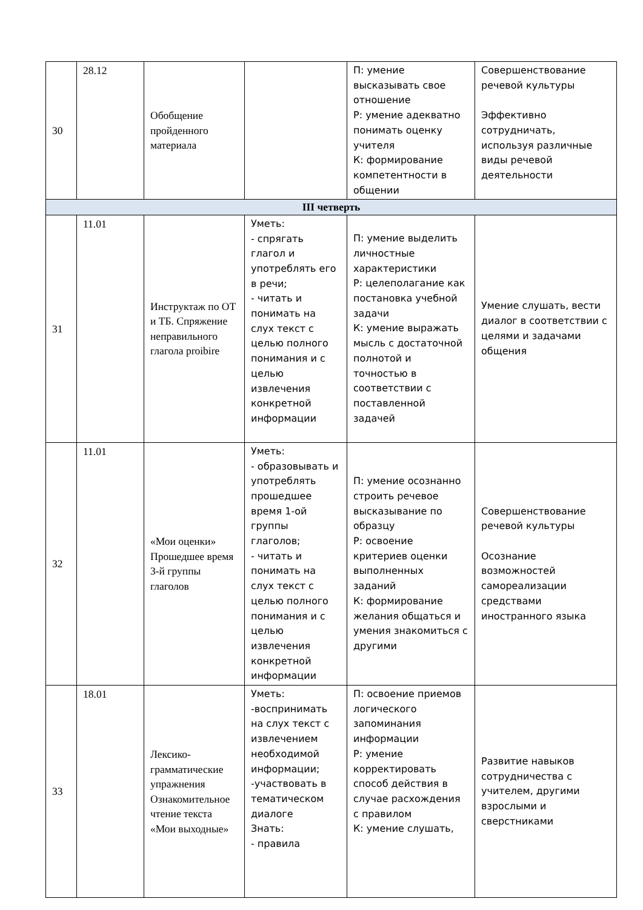| 30 | 28.12 | Обобщение пройденного материала | | П: умение высказывать свое отношение Р: умение адекватно понимать оценку учителя К: формирование компетентности в общении | Совершенствование речевой культуры Эффективно сотрудничать, используя различные виды речевой деятельности |
| III четверть | | | | | |
| 31 | 11.01 | Инструктаж по ОТ и ТБ. Спряжение неправильного глагола proibire | Уметь: - спрягать глагол и употреблять его в речи; - читать и понимать на слух текст с целью полного понимания и с целью извлечения конкретной информации | П: умение выделить личностные характеристики Р: целеполагание как постановка учебной задачи К: умение выражать мысль с достаточной полнотой и точностью в соответствии с поставленной задачей | Умение слушать, вести диалог в соответствии с целями и задачами общения |
| 32 | 11.01 | «Мои оценки» Прошедшее время 3-й группы глаголов | Уметь: - образовывать и употреблять прошедшее время 1-ой группы глаголов; - читать и понимать на слух текст с целью полного понимания и с целью извлечения конкретной информации | П: умение осознанно строить речевое высказывание по образцу Р: освоение критериев оценки выполненных заданий К: формирование желания общаться и умения знакомиться с другими | Совершенствование речевой культуры Осознание возможностей самореализации средствами иностранного языка |
| 33 | 18.01 | Лексико-грамматические упражнения Ознакомительное чтение текста «Мои выходные» | Уметь: -воспринимать на слух текст с извлечением необходимой информации; -участвовать в тематическом диалоге Знать: - правила | П: освоение приемов логического запоминания информации Р: умение корректировать способ действия в случае расхождения с правилом К: умение слушать, | Развитие навыков сотрудничества с учителем, другими взрослыми и сверстниками |